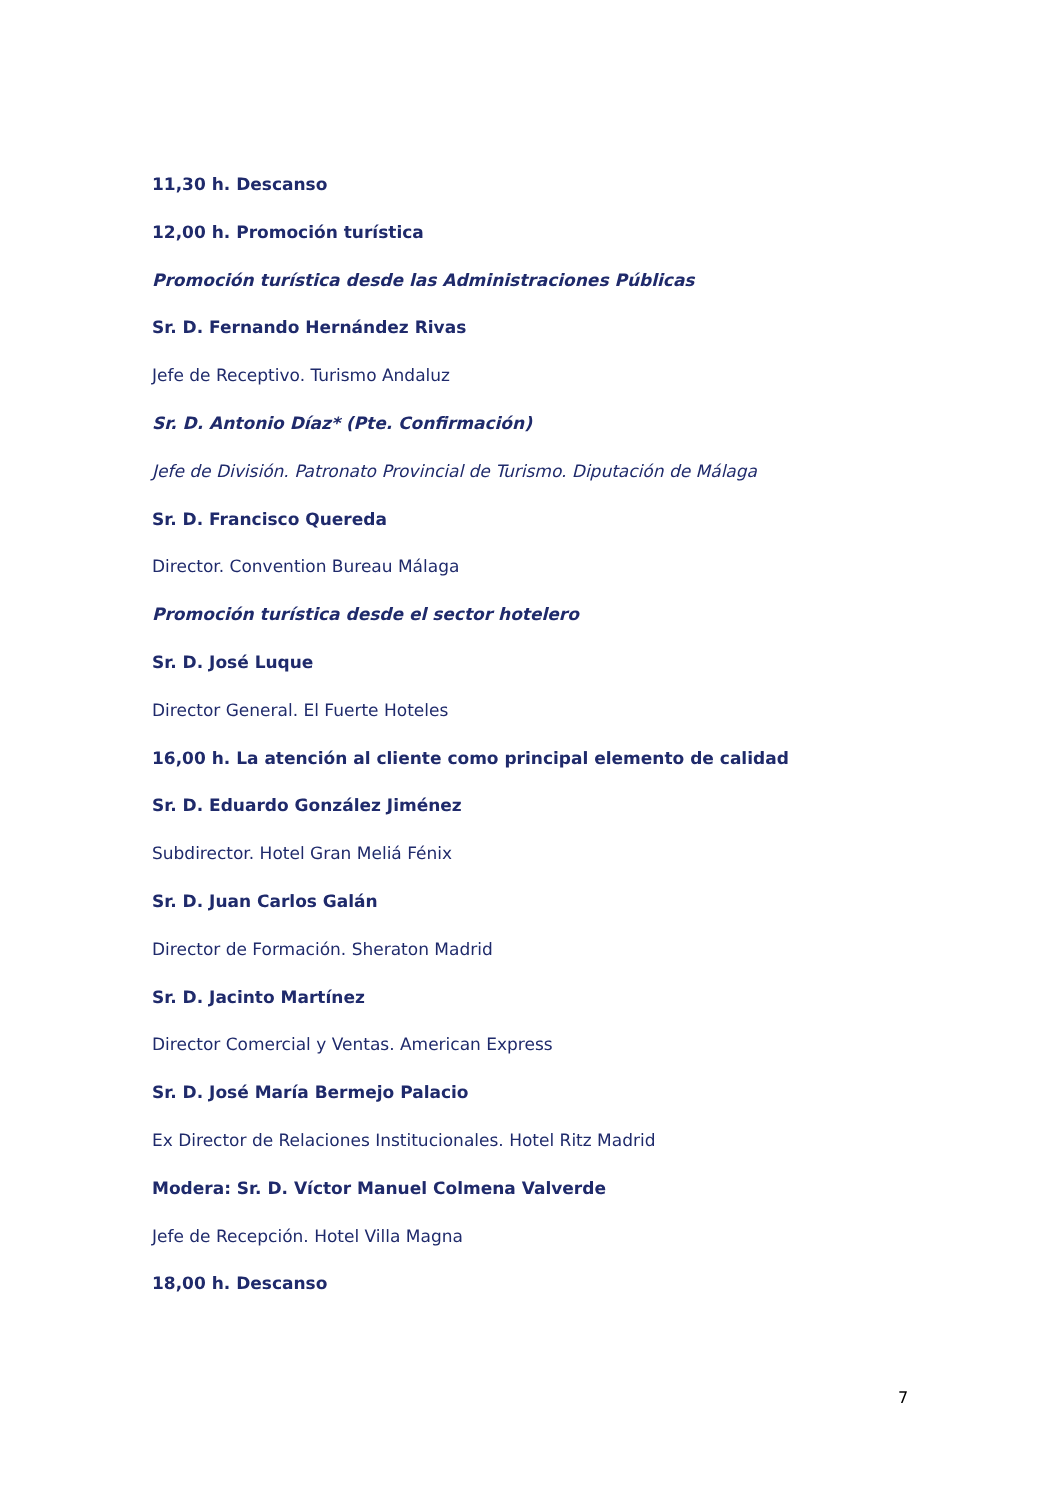11,30 h. Descanso
12,00 h. Promoción turística
Promoción turística desde las Administraciones Públicas
Sr. D. Fernando Hernández Rivas
Jefe de Receptivo. Turismo Andaluz
Sr. D. Antonio Díaz* (Pte. Confirmación)
Jefe de División. Patronato Provincial de Turismo. Diputación de Málaga
Sr. D. Francisco Quereda
Director. Convention Bureau Málaga
Promoción turística desde el sector hotelero
Sr. D. José Luque
Director General. El Fuerte Hoteles
16,00 h. La atención al cliente como principal elemento de calidad
Sr. D. Eduardo González Jiménez
Subdirector. Hotel Gran Meliá Fénix
Sr. D. Juan Carlos Galán
Director de Formación. Sheraton Madrid
Sr. D. Jacinto Martínez
Director Comercial y Ventas. American Express
Sr. D. José María Bermejo Palacio
Ex Director de Relaciones Institucionales. Hotel Ritz Madrid
Modera: Sr. D. Víctor Manuel Colmena Valverde
Jefe de Recepción. Hotel Villa Magna
18,00 h. Descanso
7